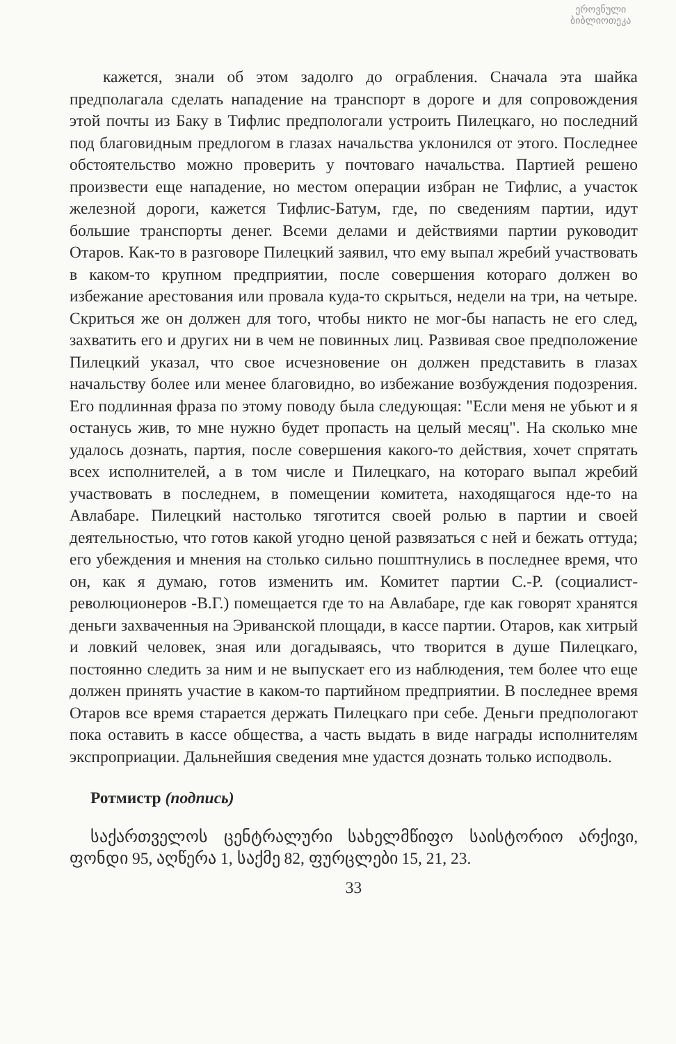ეროვნული
ბიბლიოთეკა
кажется, знали об этом задолго до ограбления. Сначала эта шайка предполагала сделать нападение на транспорт в дороге и для сопровождения этой почты из Баку в Тифлис предпологали устроить Пилецкаго, но последний под благовидным предлогом в глазах начальства уклонился от этого. Последнее обстоятельство можно проверить у почтоваго начальства. Партией решено произвести еще нападение, но местом операции избран не Тифлис, а участок железной дороги, кажется Тифлис-Батум, где, по сведениям партии, идут большие транспорты денег. Всеми делами и действиями партии руководит Отаров. Как-то в разговоре Пилецкий заявил, что ему выпал жребий участвовать в каком-то крупном предприятии, после совершения котораго должен во избежание арестования или провала куда-то скрыться, недели на три, на четыре. Скриться же он должен для того, чтобы никто не мог-бы напасть не его след, захватить его и других ни в чем не повинных лиц. Развивая свое предположение Пилецкий указал, что свое исчезновение он должен представить в глазах начальству более или менее благовидно, во избежание возбуждения подозрения. Его подлинная фраза по этому поводу была следующая: "Если меня не убьют и я останусь жив, то мне нужно будет пропасть на целый месяц". На сколько мне удалось дознать, партия, после совершения какого-то действия, хочет спрятать всех исполнителей, а в том числе и Пилецкаго, на котораго выпал жребий участвовать в последнем, в помещении комитета, находящагося нде-то на Авлабаре. Пилецкий настолько тяготится своей ролью в партии и своей деятельностью, что готов какой угодно ценой развязаться с ней и бежать оттуда; его убеждения и мнения на столько сильно пошптнулись в последнее время, что он, как я думаю, готов изменить им. Комитет партии С.-Р. (социалист-революционеров -В.Г.) помещается где то на Авлабаре, где как говорят хранятся деньги захваченныя на Эриванской площади, в кассе партии. Отаров, как хитрый и ловкий человек, зная или догадываясь, что творится в душе Пилецкаго, постоянно следить за ним и не выпускает его из наблюдения, тем более что еще должен принять участие в каком-то партийном предприятии. В последнее время Отаров все время старается держать Пилецкаго при себе. Деньги предпологают пока оставить в кассе общества, а часть выдать в виде награды исполнителям экспроприации. Дальнейшия сведения мне удастся дознать только исподволь.
Ротмистр (подпись)
საქართველოს ცენტრალური სახელმწიფო საისტორიო არქივი, ფონდი 95, აღწერა 1, საქმე 82, ფურცლები 15, 21, 23.
33